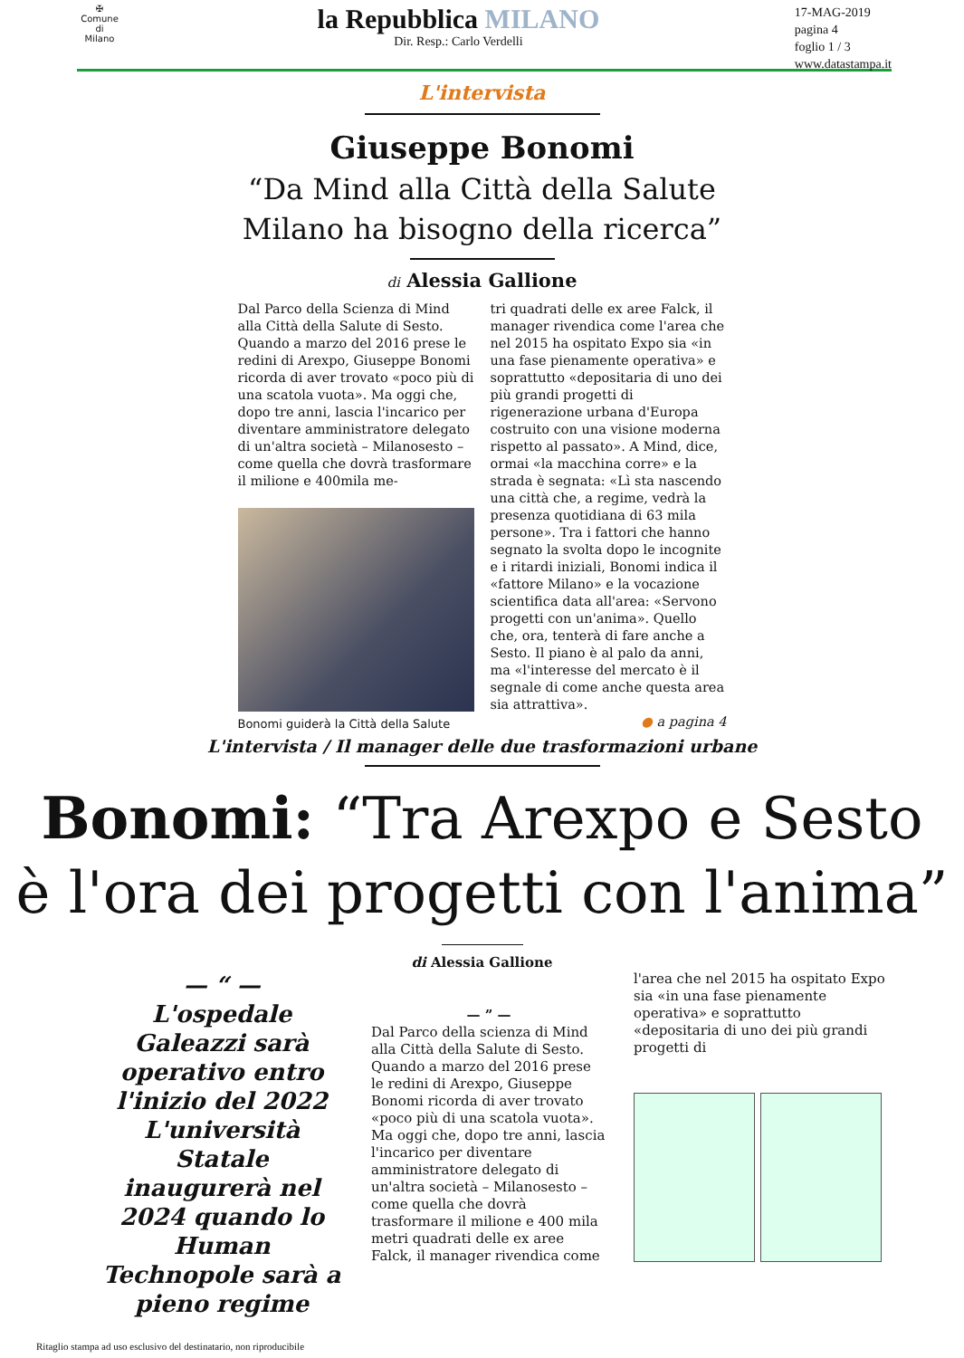✠
Comune di
Milano
la Repubblica MILANO
Dir. Resp.: Carlo Verdelli
17-MAG-2019
pagina 4
foglio 1 / 3
www.datastampa.it
L'intervista
Giuseppe Bonomi
“Da Mind alla Città della Salute
Milano ha bisogno della ricerca”
di Alessia Gallione
Dal Parco della Scienza di Mind alla Città della Salute di Sesto. Quando a marzo del 2016 prese le redini di Arexpo, Giuseppe Bonomi ricorda di aver trovato «poco più di una scatola vuota». Ma oggi che, dopo tre anni, lascia l'incarico per diventare amministratore delegato di un'altra società – Milanosesto – come quella che dovrà trasformare il milione e 400mila me-
Bonomi guiderà la Città della Salute
tri quadrati delle ex aree Falck, il manager rivendica come l'area che nel 2015 ha ospitato Expo sia «in una fase pienamente operativa» e soprattutto «depositaria di uno dei più grandi progetti di rigenerazione urbana d'Europa costruito con una visione moderna rispetto al passato». A Mind, dice, ormai «la macchina corre» e la strada è segnata: «Lì sta nascendo una città che, a regime, vedrà la presenza quotidiana di 63 mila persone». Tra i fattori che hanno segnato la svolta dopo le incognite e i ritardi iniziali, Bonomi indica il «fattore Milano» e la vocazione scientifica data all'area: «Servono progetti con un'anima». Quello che, ora, tenterà di fare anche a Sesto. Il piano è al palo da anni, ma «l'interesse del mercato è il segnale di come anche questa area sia attrattiva».
● a pagina 4
L'intervista / Il manager delle due trasformazioni urbane
Bonomi: “Tra Arexpo e Sesto
è l'ora dei progetti con l'anima”
di Alessia Gallione
— “ —
L'ospedale Galeazzi sarà operativo entro l'inizio del 2022 L'università Statale inaugurerà nel 2024 quando lo Human Technopole sarà a pieno regime
— ” —
Dal Parco della scienza di Mind alla Città della Salute di Sesto. Quando a marzo del 2016 prese le redini di Arexpo, Giuseppe Bonomi ricorda di aver trovato «poco più di una scatola vuota». Ma oggi che, dopo tre anni, lascia l'incarico per diventare amministratore delegato di un'altra società – Milanosesto – come quella che dovrà trasformare il milione e 400 mila metri quadrati delle ex aree Falck, il manager rivendica come
l'area che nel 2015 ha ospitato Expo sia «in una fase pienamente operativa» e soprattutto «depositaria di uno dei più grandi progetti di
Ritaglio stampa ad uso esclusivo del destinatario, non riproducibile